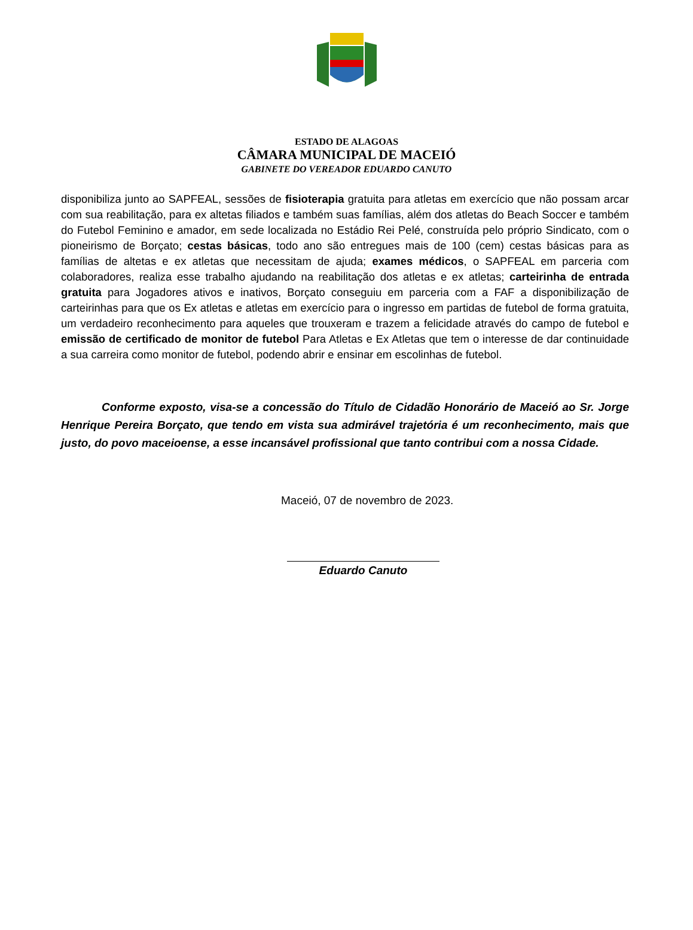ESTADO DE ALAGOAS
CÂMARA MUNICIPAL DE MACEIÓ
GABINETE DO VEREADOR EDUARDO CANUTO
disponibiliza junto ao SAPFEAL, sessões de fisioterapia gratuita para atletas em exercício que não possam arcar com sua reabilitação, para ex altetas filiados e também suas famílias, além dos atletas do Beach Soccer e também do Futebol Feminino e amador, em sede localizada no Estádio Rei Pelé, construída pelo próprio Sindicato, com o pioneirismo de Borçato; cestas básicas, todo ano são entregues mais de 100 (cem) cestas básicas para as famílias de altetas e ex atletas que necessitam de ajuda; exames médicos, o SAPFEAL em parceria com colaboradores, realiza esse trabalho ajudando na reabilitação dos atletas e ex atletas; carteirinha de entrada gratuita para Jogadores ativos e inativos, Borçato conseguiu em parceria com a FAF a disponibilização de carteirinhas para que os Ex atletas e atletas em exercício para o ingresso em partidas de futebol de forma gratuita, um verdadeiro reconhecimento para aqueles que trouxeram e trazem a felicidade através do campo de futebol e emissão de certificado de monitor de futebol Para Atletas e Ex Atletas que tem o interesse de dar continuidade a sua carreira como monitor de futebol, podendo abrir e ensinar em escolinhas de futebol.
Conforme exposto, visa-se a concessão do Título de Cidadão Honorário de Maceió ao Sr. Jorge Henrique Pereira Borçato, que tendo em vista sua admirável trajetória é um reconhecimento, mais que justo, do povo maceioense, a esse incansável profissional que tanto contribui com a nossa Cidade.
Maceió, 07 de novembro de 2023.
Eduardo Canuto